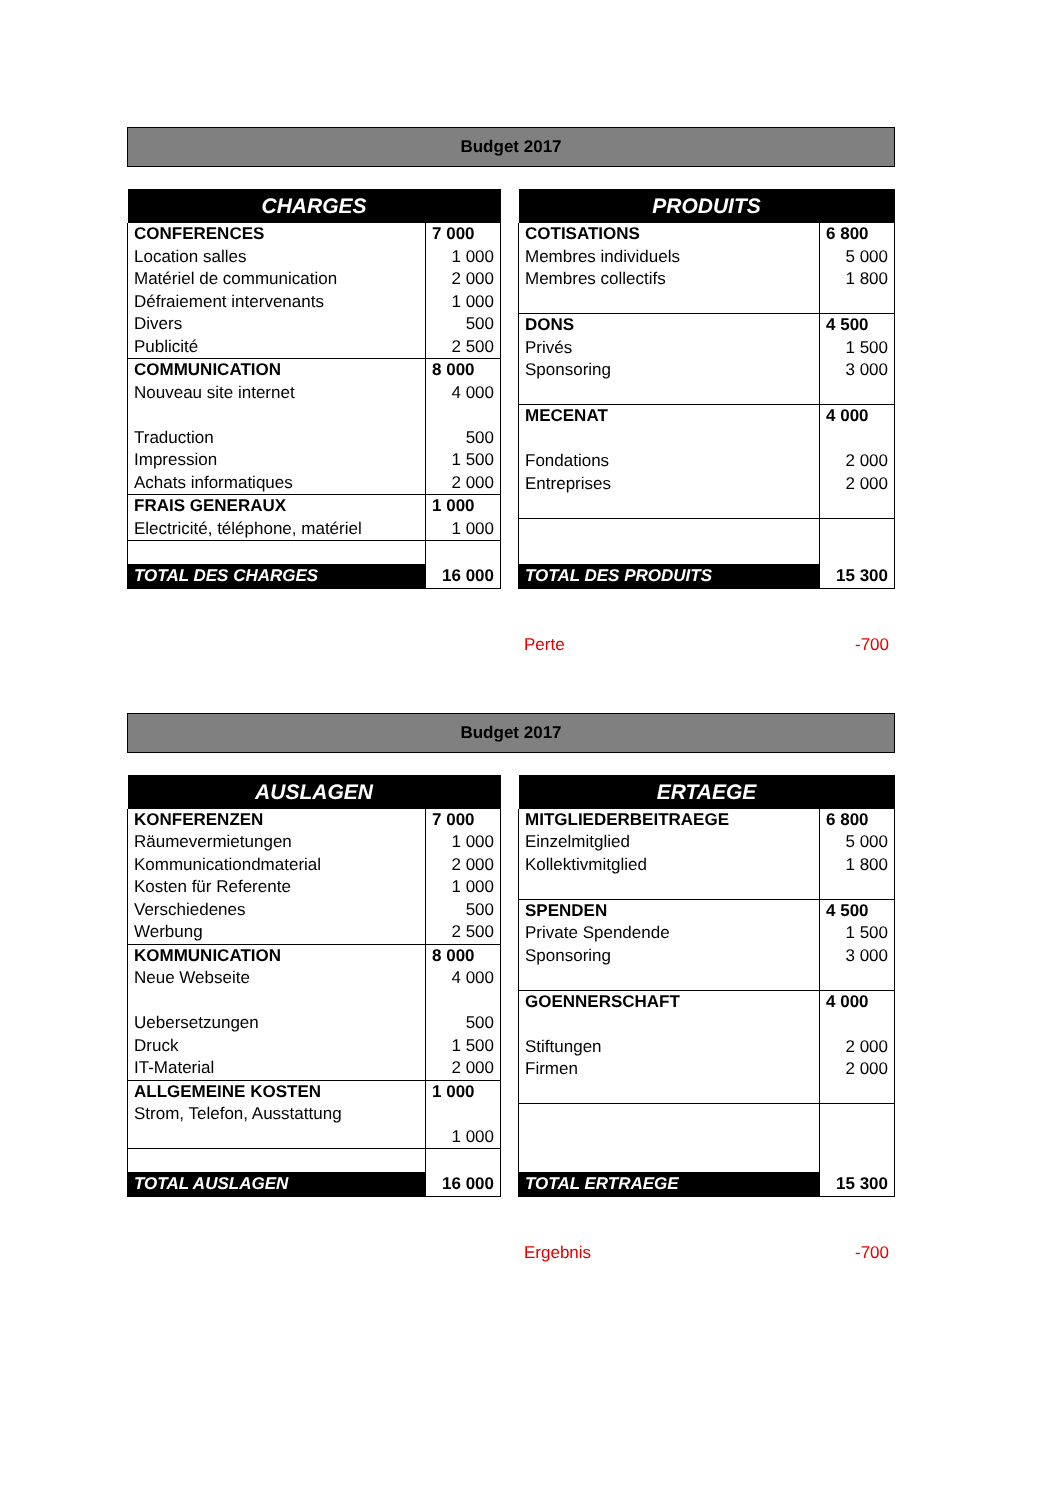Budget 2017
| CHARGES | |
| --- | --- |
| CONFERENCES | 7 000 |
| Location salles | 1 000 |
| Matériel de communication | 2 000 |
| Défraiement intervenants | 1 000 |
| Divers | 500 |
| Publicité | 2 500 |
| COMMUNICATION | 8 000 |
| Nouveau site internet | 4 000 |
| Traduction | 500 |
| Impression | 1 500 |
| Achats informatiques | 2 000 |
| FRAIS GENERAUX | 1 000 |
| Electricité, téléphone, matériel | 1 000 |
| TOTAL DES CHARGES | 16 000 |
| PRODUITS | |
| --- | --- |
| COTISATIONS | 6 800 |
| Membres individuels | 5 000 |
| Membres collectifs | 1 800 |
| DONS | 4 500 |
| Privés | 1 500 |
| Sponsoring | 3 000 |
| MECENAT | 4 000 |
| Fondations | 2 000 |
| Entreprises | 2 000 |
| TOTAL DES PRODUITS | 15 300 |
Perte -700
Budget 2017
| AUSLAGEN | |
| --- | --- |
| KONFERENZEN | 7 000 |
| Räumevermietungen | 1 000 |
| Kommunicationdmaterial | 2 000 |
| Kosten für Referente | 1 000 |
| Verschiedenes | 500 |
| Werbung | 2 500 |
| KOMMUNICATION | 8 000 |
| Neue Webseite | 4 000 |
| Uebersetzungen | 500 |
| Druck | 1 500 |
| IT-Material | 2 000 |
| ALLGEMEINE KOSTEN | 1 000 |
| Strom, Telefon, Ausstattung | |
| | 1 000 |
| TOTAL AUSLAGEN | 16 000 |
| ERTAEGE | |
| --- | --- |
| MITGLIEDERBEITRAEGE | 6 800 |
| Einzelmitglied | 5 000 |
| Kollektivmitglied | 1 800 |
| SPENDEN | 4 500 |
| Private Spendende | 1 500 |
| Sponsoring | 3 000 |
| GOENNERSCHAFT | 4 000 |
| Stiftungen | 2 000 |
| Firmen | 2 000 |
| TOTAL ERTRAEGE | 15 300 |
Ergebnis -700